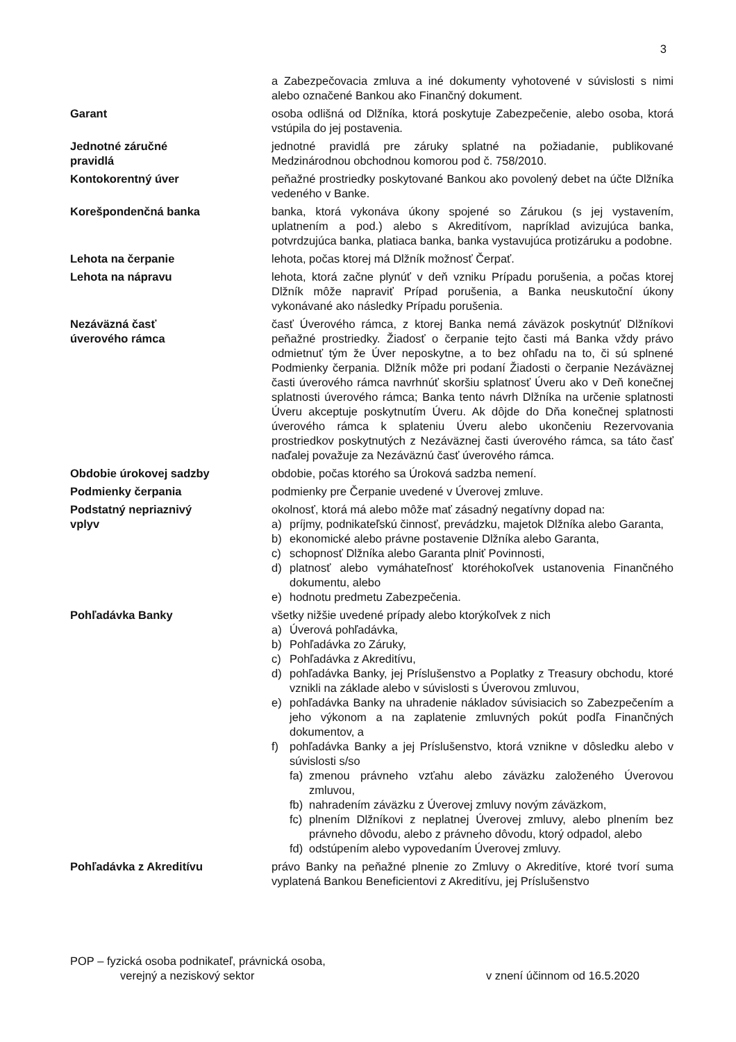3
a Zabezpečovacia zmluva a iné dokumenty vyhotovené v súvislosti s nimi alebo označené Bankou ako Finančný dokument.
Garant osoba odlišná od Dlžníka, ktorá poskytuje Zabezpečenie, alebo osoba, ktorá vstúpila do jej postavenia.
Jednotné záručné
pravidlá
jednotné pravidlá pre záruky splatné na požiadanie, publikované Medzinárodnou obchodnou komorou pod č. 758/2010.
Kontokorentný úver peňažné prostriedky poskytované Bankou ako povolený debet na účte Dlžníka vedeného v Banke.
Korešpondenčná banka banka, ktorá vykonáva úkony spojené so Zárukou (s jej vystavením, uplatnením a pod.) alebo s Akreditívom, napríklad avizujúca banka, potvrdzujúca banka, platiaca banka, banka vystavujúca protizáruku a podobne.
Lehota na čerpanie lehota, počas ktorej má Dlžník možnosť Čerpať.
Lehota na nápravu lehota, ktorá začne plynúť v deň vzniku Prípadu porušenia, a počas ktorej Dlžník môže napraviť Prípad porušenia, a Banka neuskutoční úkony vykonávané ako následky Prípadu porušenia.
Nezáväzná časť
úverového rámca
časť Úverového rámca, z ktorej Banka nemá záväzok poskytnúť Dlžníkovi peňažné prostriedky. Žiadosť o čerpanie tejto časti má Banka vždy právo odmietnuť tým že Úver neposkytne, a to bez ohľadu na to, či sú splnené Podmienky čerpania. Dlžník môže pri podaní Žiadosti o čerpanie Nezáväznej časti úverového rámca navrhnúť skoršiu splatnosť Úveru ako v Deň konečnej splatnosti úverového rámca; Banka tento návrh Dlžníka na určenie splatnosti Úveru akceptuje poskytnutím Úveru. Ak dôjde do Dňa konečnej splatnosti úverového rámca k splateniu Úveru alebo ukončeniu Rezervovania prostriedkov poskytnutých z Nezáväznej časti úverového rámca, sa táto časť naďalej považuje za Nezáväznú časť úverového rámca.
Obdobie úrokovej sadzby obdobie, počas ktorého sa Úroková sadzba nemení.
Podmienky čerpania podmienky pre Čerpanie uvedené v Úverovej zmluve.
Podstatný nepriaznivý
vplyv
okolnosť, ktorá má alebo môže mať zásadný negatívny dopad na:
a) príjmy, podnikateľskú činnosť, prevádzku, majetok Dlžníka alebo Garanta,
b) ekonomické alebo právne postavenie Dlžníka alebo Garanta,
c) schopnosť Dlžníka alebo Garanta plniť Povinnosti,
d) platnosť alebo vymáhateľnosť ktoréhokoľvek ustanovenia Finančného dokumentu, alebo
e) hodnotu predmetu Zabezpečenia.
Pohľadávka Banky všetky nižšie uvedené prípady alebo ktorýkoľvek z nich
a) Úverová pohľadávka,
b) Pohľadávka zo Záruky,
c) Pohľadávka z Akreditívu,
d) pohľadávka Banky, jej Príslušenstvo a Poplatky z Treasury obchodu, ktoré vznikli na základe alebo v súvislosti s Úverovou zmluvou,
e) pohľadávka Banky na uhradenie nákladov súvisiacich so Zabezpečením a jeho výkonom a na zaplatenie zmluvných pokút podľa Finančných dokumentov, a
f) pohľadávka Banky a jej Príslušenstvo, ktorá vznikne v dôsledku alebo v súvislosti s/so
fa) zmenou právneho vzťahu alebo záväzku založeného Úverovou zmluvou,
fb) nahradením záväzku z Úverovej zmluvy novým záväzkom,
fc) plnením Dlžníkovi z neplatnej Úverovej zmluvy, alebo plnením bez právneho dôvodu, alebo z právneho dôvodu, ktorý odpadol, alebo
fd) odstúpením alebo vypovedaním Úverovej zmluvy.
Pohľadávka z Akreditívu právo Banky na peňažné plnenie zo Zmluvy o Akreditíve, ktoré tvorí suma vyplatená Bankou Beneficientovi z Akreditívu, jej Príslušenstvo
POP – fyzická osoba podnikateľ, právnická osoba,
verejný a neziskový sektor v znení účinnom od 16.5.2020